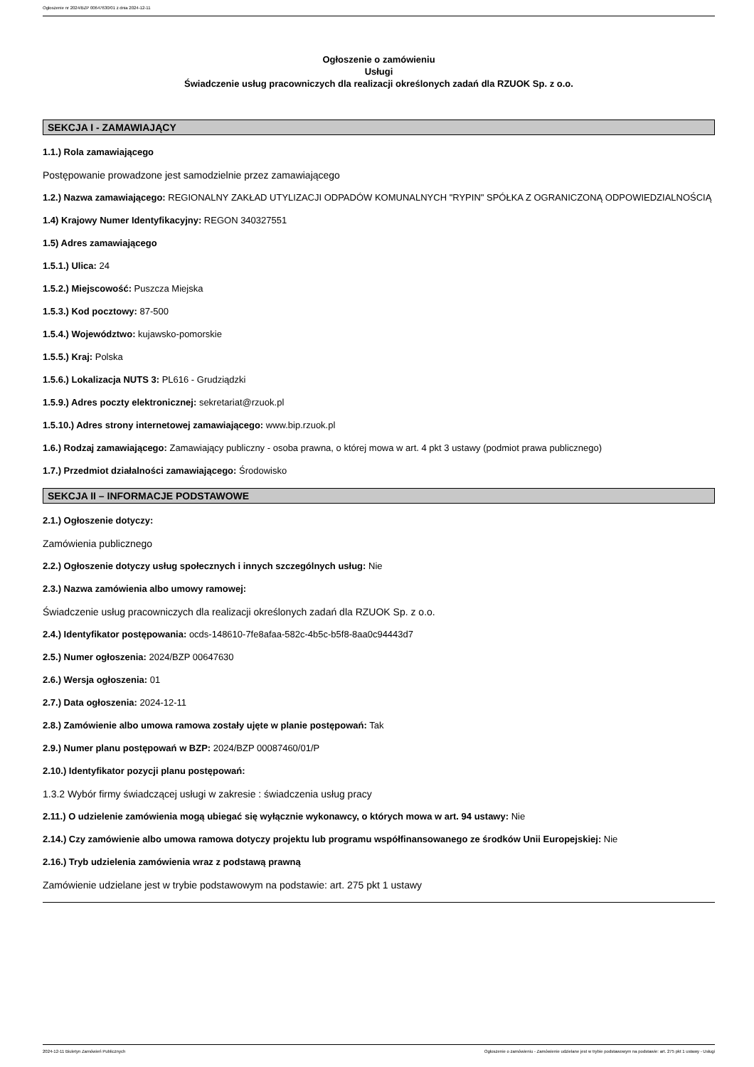Ogłoszenie nr 2024/BZP 00647630/01 z dnia 2024-12-11
Ogłoszenie o zamówieniu
Usługi
Świadczenie usług pracowniczych dla realizacji określonych zadań dla RZUOK Sp. z o.o.
SEKCJA I - ZAMAWIAJĄCY
1.1.) Rola zamawiającego
Postępowanie prowadzone jest samodzielnie przez zamawiającego
1.2.) Nazwa zamawiającego: REGIONALNY ZAKŁAD UTYLIZACJI ODPADÓW KOMUNALNYCH "RYPIN" SPÓŁKA Z OGRANICZONĄ ODPOWIEDZIALNOŚCIĄ
1.4) Krajowy Numer Identyfikacyjny: REGON 340327551
1.5) Adres zamawiającego
1.5.1.) Ulica: 24
1.5.2.) Miejscowość: Puszcza Miejska
1.5.3.) Kod pocztowy: 87-500
1.5.4.) Województwo: kujawsko-pomorskie
1.5.5.) Kraj: Polska
1.5.6.) Lokalizacja NUTS 3: PL616 - Grudziądzki
1.5.9.) Adres poczty elektronicznej: sekretariat@rzuok.pl
1.5.10.) Adres strony internetowej zamawiającego: www.bip.rzuok.pl
1.6.) Rodzaj zamawiającego: Zamawiający publiczny - osoba prawna, o której mowa w art. 4 pkt 3 ustawy (podmiot prawa publicznego)
1.7.) Przedmiot działalności zamawiającego: Środowisko
SEKCJA II – INFORMACJE PODSTAWOWE
2.1.) Ogłoszenie dotyczy:
Zamówienia publicznego
2.2.) Ogłoszenie dotyczy usług społecznych i innych szczególnych usług: Nie
2.3.) Nazwa zamówienia albo umowy ramowej:
Świadczenie usług pracowniczych dla realizacji określonych zadań dla RZUOK Sp. z o.o.
2.4.) Identyfikator postępowania: ocds-148610-7fe8afaa-582c-4b5c-b5f8-8aa0c94443d7
2.5.) Numer ogłoszenia: 2024/BZP 00647630
2.6.) Wersja ogłoszenia: 01
2.7.) Data ogłoszenia: 2024-12-11
2.8.) Zamówienie albo umowa ramowa zostały ujęte w planie postępowań: Tak
2.9.) Numer planu postępowań w BZP: 2024/BZP 00087460/01/P
2.10.) Identyfikator pozycji planu postępowań:
1.3.2 Wybór firmy świadczącej usługi w zakresie : świadczenia usług pracy
2.11.) O udzielenie zamówienia mogą ubiegać się wyłącznie wykonawcy, o których mowa w art. 94 ustawy: Nie
2.14.) Czy zamówienie albo umowa ramowa dotyczy projektu lub programu współfinansowanego ze środków Unii Europejskiej: Nie
2.16.) Tryb udzielenia zamówienia wraz z podstawą prawną
Zamówienie udzielane jest w trybie podstawowym na podstawie: art. 275 pkt 1 ustawy
2024-12-11 Biuletyn Zamówień Publicznych Ogłoszenie o zamówieniu - Zamówienie udzielane jest w trybie podstawowym na podstawie: art. 275 pkt 1 ustawy - Usługi